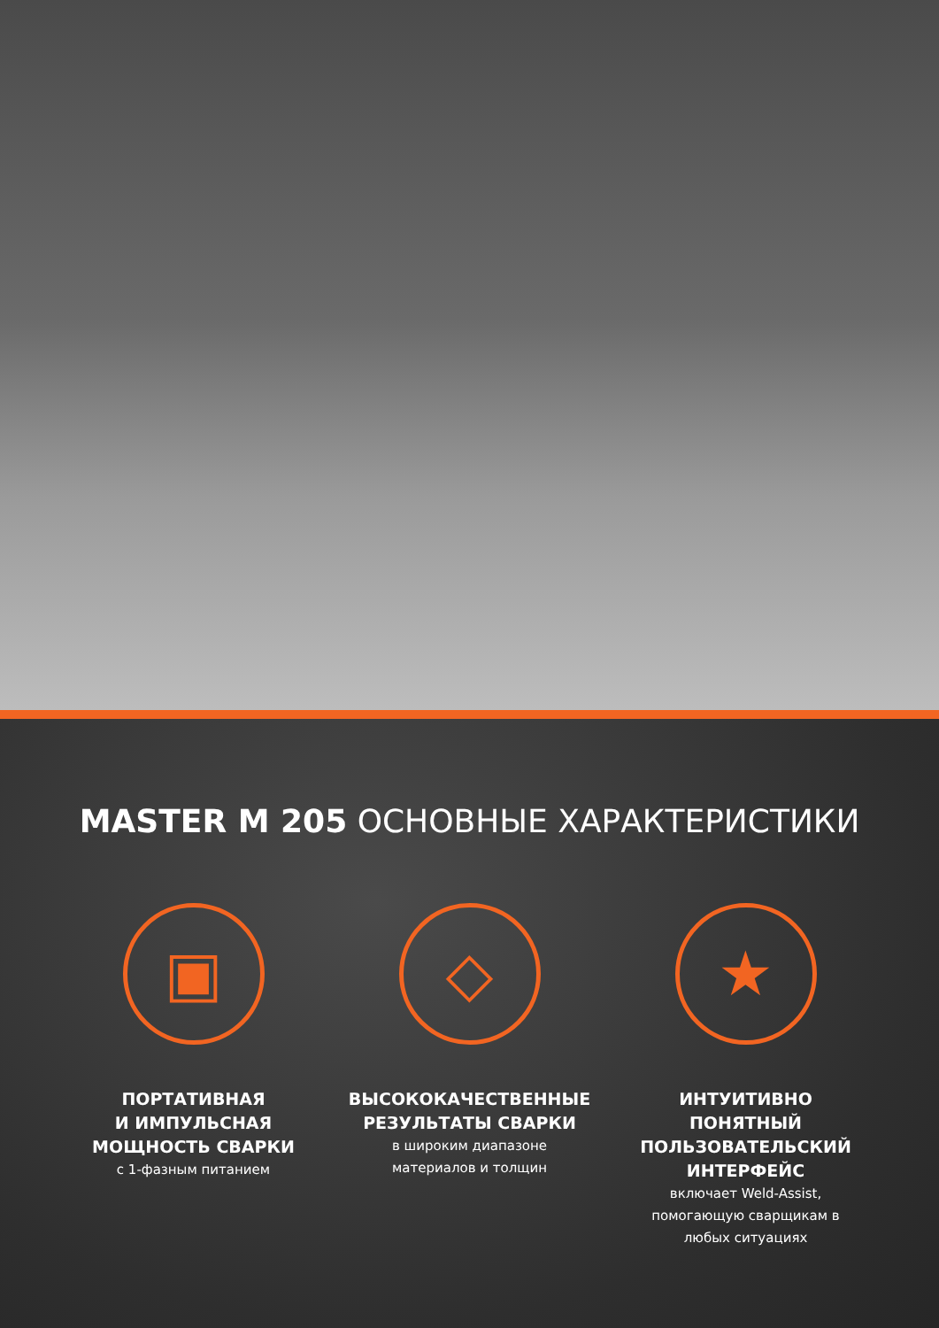MASTER M 205 ОСНОВНЫЕ ХАРАКТЕРИСТИКИ
▣
ПОРТАТИВНАЯ
И ИМПУЛЬСНАЯ
МОЩНОСТЬ СВАРКИ
с 1-фазным питанием
◇
ВЫСОКОКАЧЕСТВЕННЫЕ
РЕЗУЛЬТАТЫ СВАРКИ
в широким диапазоне
материалов и толщин
★
ИНТУИТИВНО
ПОНЯТНЫЙ
ПОЛЬЗОВАТЕЛЬСКИЙ
ИНТЕРФЕЙС
включает Weld-Assist,
помогающую сварщикам в
любых ситуациях